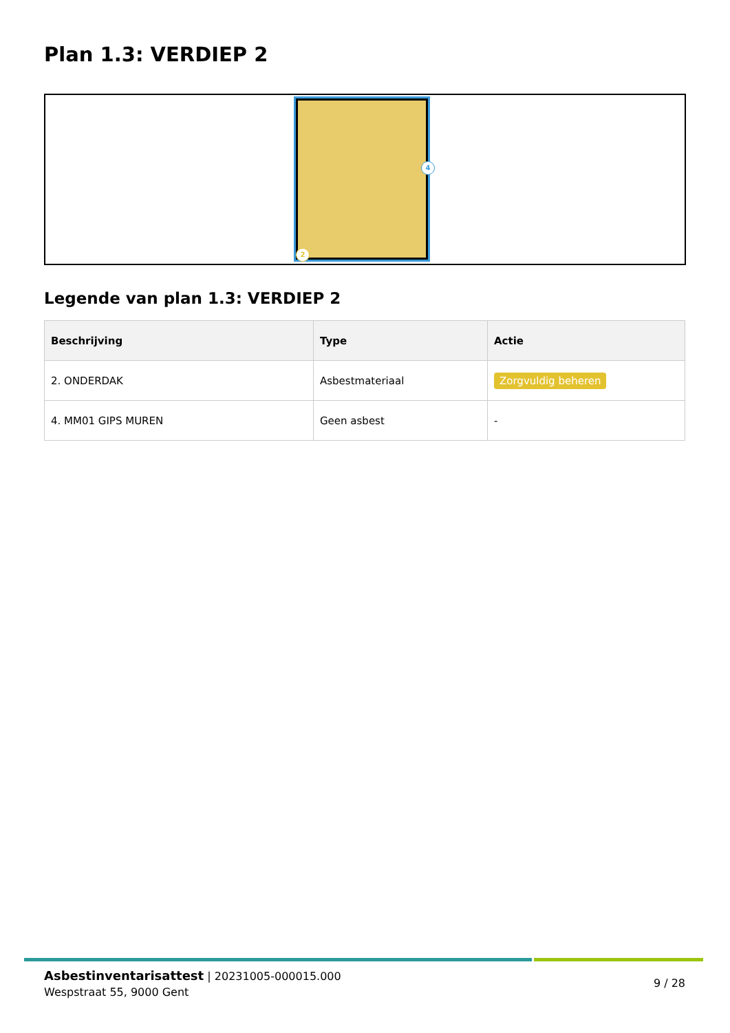Plan 1.3: VERDIEP 2
4
2
Legende van plan 1.3: VERDIEP 2
| Beschrijving | Type | Actie |
| --- | --- | --- |
| 2. ONDERDAK | Asbestmateriaal | Zorgvuldig beheren |
| 4. MM01 GIPS MUREN | Geen asbest | - |
Asbestinventarisattest | 20231005-000015.000
Wespstraat 55, 9000 Gent
9 / 28